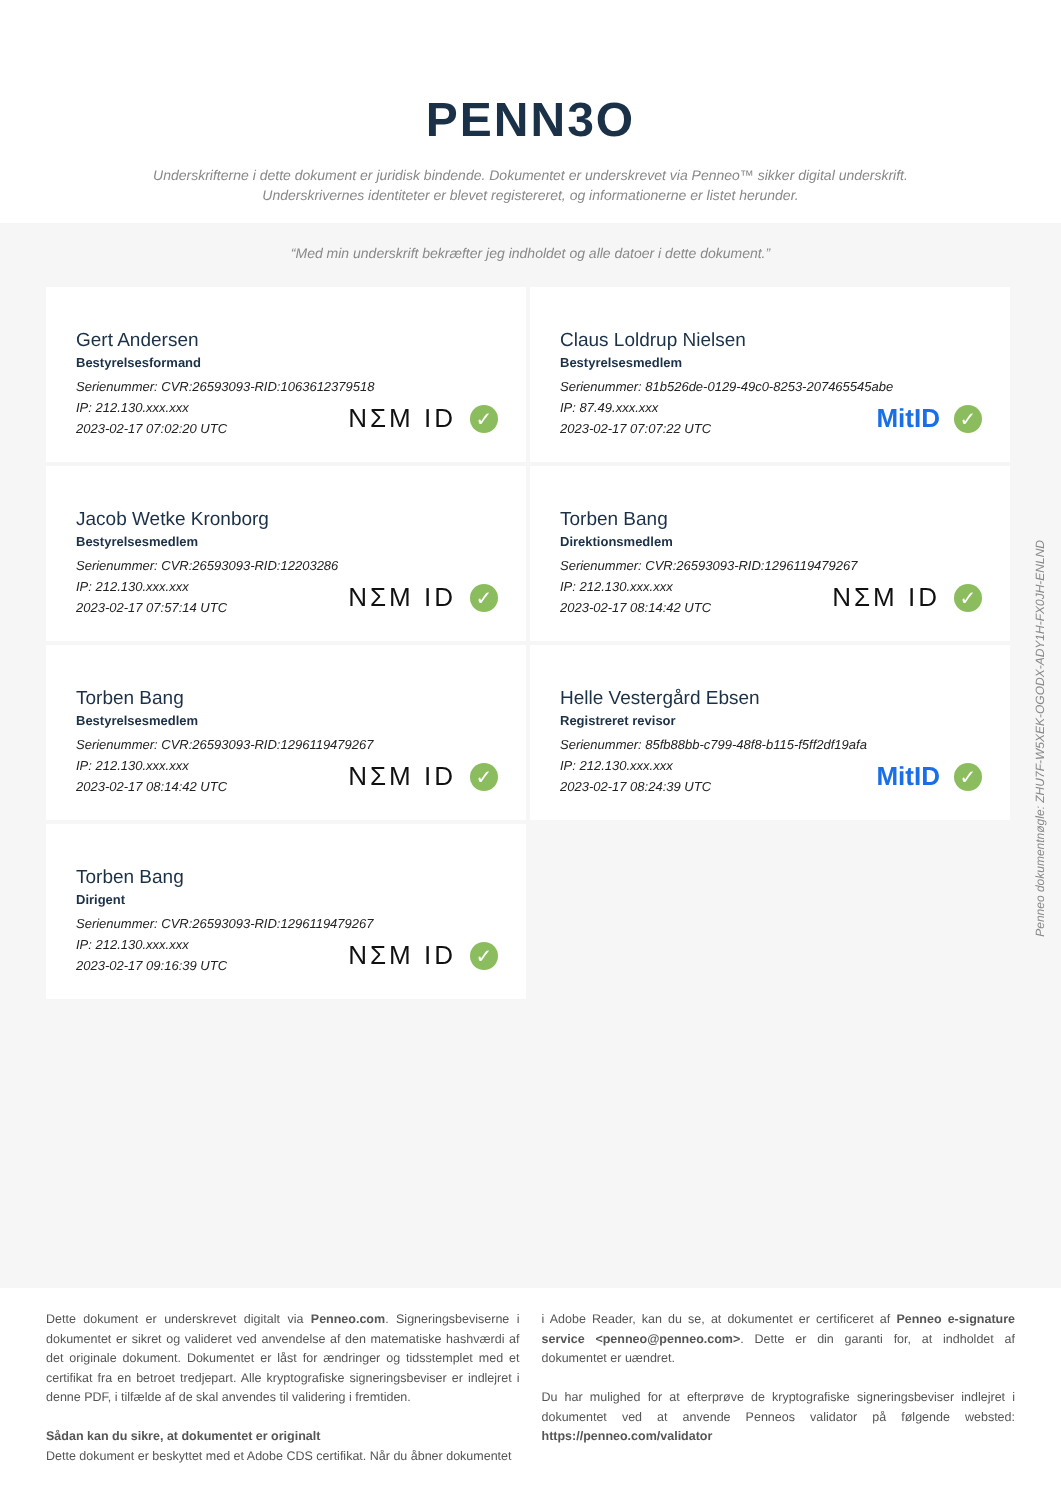PENN3O
Underskrifterne i dette dokument er juridisk bindende. Dokumentet er underskrevet via Penneo™ sikker digital underskrift.
Underskrivernes identiteter er blevet registereret, og informationerne er listet herunder.
“Med min underskrift bekræfter jeg indholdet og alle datoer i dette dokument.”
Gert Andersen
Bestyrelsesformand
Serienummer: CVR:26593093-RID:1063612379518
IP: 212.130.xxx.xxx
2023-02-17 07:02:20 UTC
NΣM ID ✓
Claus Loldrup Nielsen
Bestyrelsesmedlem
Serienummer: 81b526de-0129-49c0-8253-207465545abe
IP: 87.49.xxx.xxx
2023-02-17 07:07:22 UTC
MitID ✓
Jacob Wetke Kronborg
Bestyrelsesmedlem
Serienummer: CVR:26593093-RID:12203286
IP: 212.130.xxx.xxx
2023-02-17 07:57:14 UTC
NΣM ID ✓
Torben Bang
Direktionsmedlem
Serienummer: CVR:26593093-RID:1296119479267
IP: 212.130.xxx.xxx
2023-02-17 08:14:42 UTC
NΣM ID ✓
Torben Bang
Bestyrelsesmedlem
Serienummer: CVR:26593093-RID:1296119479267
IP: 212.130.xxx.xxx
2023-02-17 08:14:42 UTC
NΣM ID ✓
Helle Vestergård Ebsen
Registreret revisor
Serienummer: 85fb88bb-c799-48f8-b115-f5ff2df19afa
IP: 212.130.xxx.xxx
2023-02-17 08:24:39 UTC
MitID ✓
Torben Bang
Dirigent
Serienummer: CVR:26593093-RID:1296119479267
IP: 212.130.xxx.xxx
2023-02-17 09:16:39 UTC
NΣM ID ✓
Dette dokument er underskrevet digitalt via Penneo.com. Signeringsbeviserne i dokumentet er sikret og valideret ved anvendelse af den matematiske hashværdi af det originale dokument. Dokumentet er låst for ændringer og tidsstemplet med et certifikat fra en betroet tredjepart. Alle kryptografiske signeringsbeviser er indlejret i denne PDF, i tilfælde af de skal anvendes til validering i fremtiden.
Sådan kan du sikre, at dokumentet er originalt
Dette dokument er beskyttet med et Adobe CDS certifikat. Når du åbner dokumentet
i Adobe Reader, kan du se, at dokumentet er certificeret af Penneo e-signature service <penneo@penneo.com>. Dette er din garanti for, at indholdet af dokumentet er uændret.
Du har mulighed for at efterprøve de kryptografiske signeringsbeviser indlejret i dokumentet ved at anvende Penneos validator på følgende websted: https://penneo.com/validator
Penneo dokumentnøgle: ZHU7F-W5XEK-OGODX-ADY1H-FX0JH-ENLND